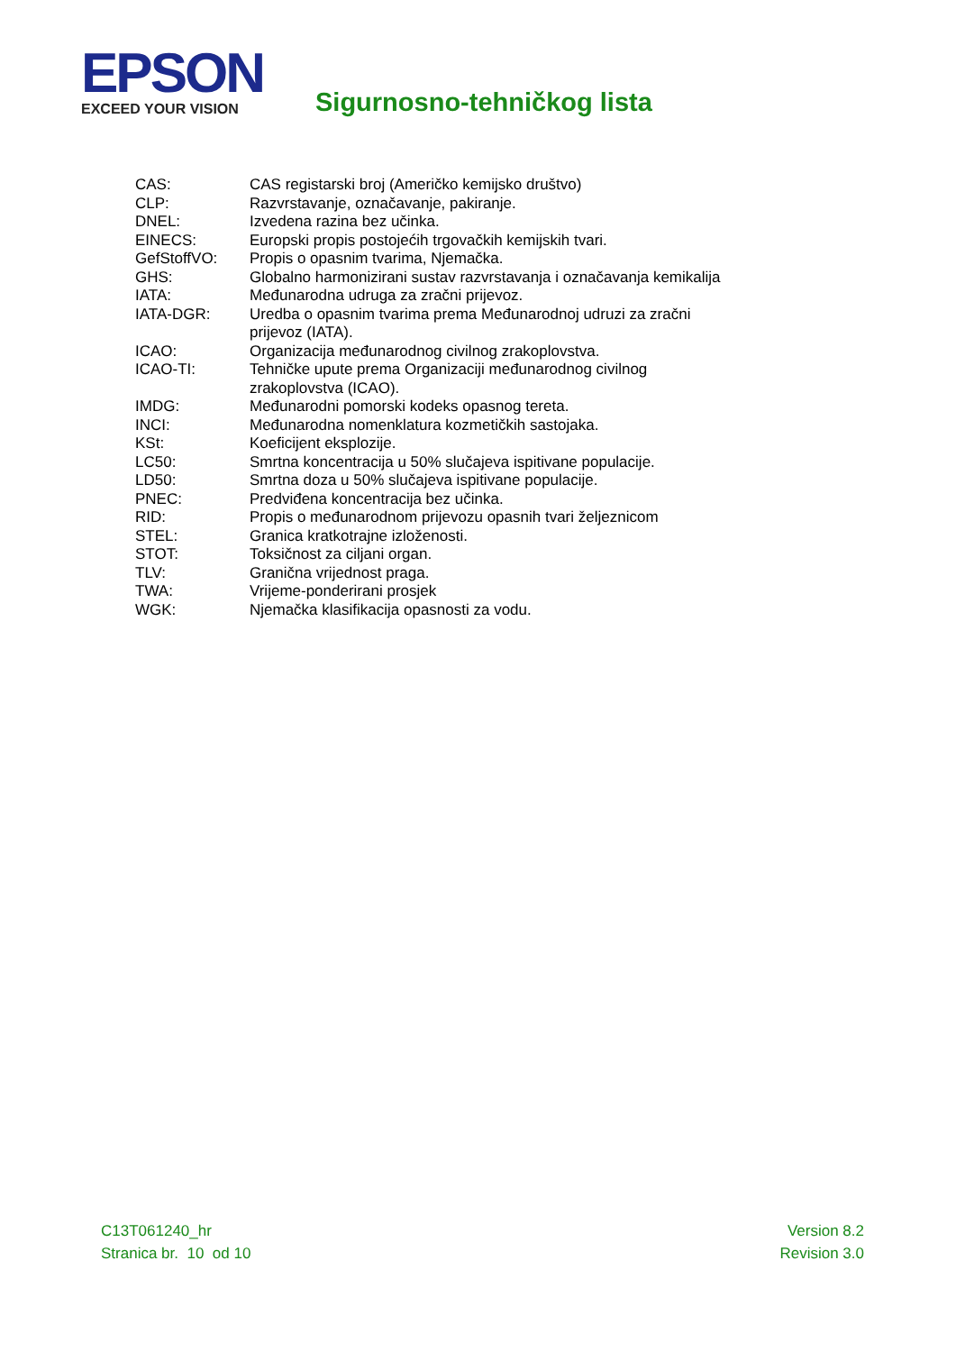EPSON
EXCEED YOUR VISION
Sigurnosno-tehničkog lista
| CAS: | CAS registarski broj (Američko kemijsko društvo) |
| CLP: | Razvrstavanje, označavanje, pakiranje. |
| DNEL: | Izvedena razina bez učinka. |
| EINECS: | Europski propis postojećih trgovačkih kemijskih tvari. |
| GefStoffVO: | Propis o opasnim tvarima, Njemačka. |
| GHS: | Globalno harmonizirani sustav razvrstavanja i označavanja kemikalija |
| IATA: | Međunarodna udruga za zračni prijevoz. |
| IATA-DGR: | Uredba o opasnim tvarima prema Međunarodnoj udruzi za zračni prijevoz (IATA). |
| ICAO: | Organizacija međunarodnog civilnog zrakoplovstva. |
| ICAO-TI: | Tehničke upute prema Organizaciji međunarodnog civilnog zrakoplovstva (ICAO). |
| IMDG: | Međunarodni pomorski kodeks opasnog tereta. |
| INCI: | Međunarodna nomenklatura kozmetičkih sastojaka. |
| KSt: | Koeficijent eksplozije. |
| LC50: | Smrtna koncentracija u 50% slučajeva ispitivane populacije. |
| LD50: | Smrtna doza u 50% slučajeva ispitivane populacije. |
| PNEC: | Predviđena koncentracija bez učinka. |
| RID: | Propis o međunarodnom prijevozu opasnih tvari željeznicom |
| STEL: | Granica kratkotrajne izloženosti. |
| STOT: | Toksičnost za ciljani organ. |
| TLV: | Granična vrijednost praga. |
| TWA: | Vrijeme-ponderirani prosjek |
| WGK: | Njemačka klasifikacija opasnosti za vodu. |
C13T061240_hr
Stranica br. 10 od 10
Version 8.2
Revision 3.0